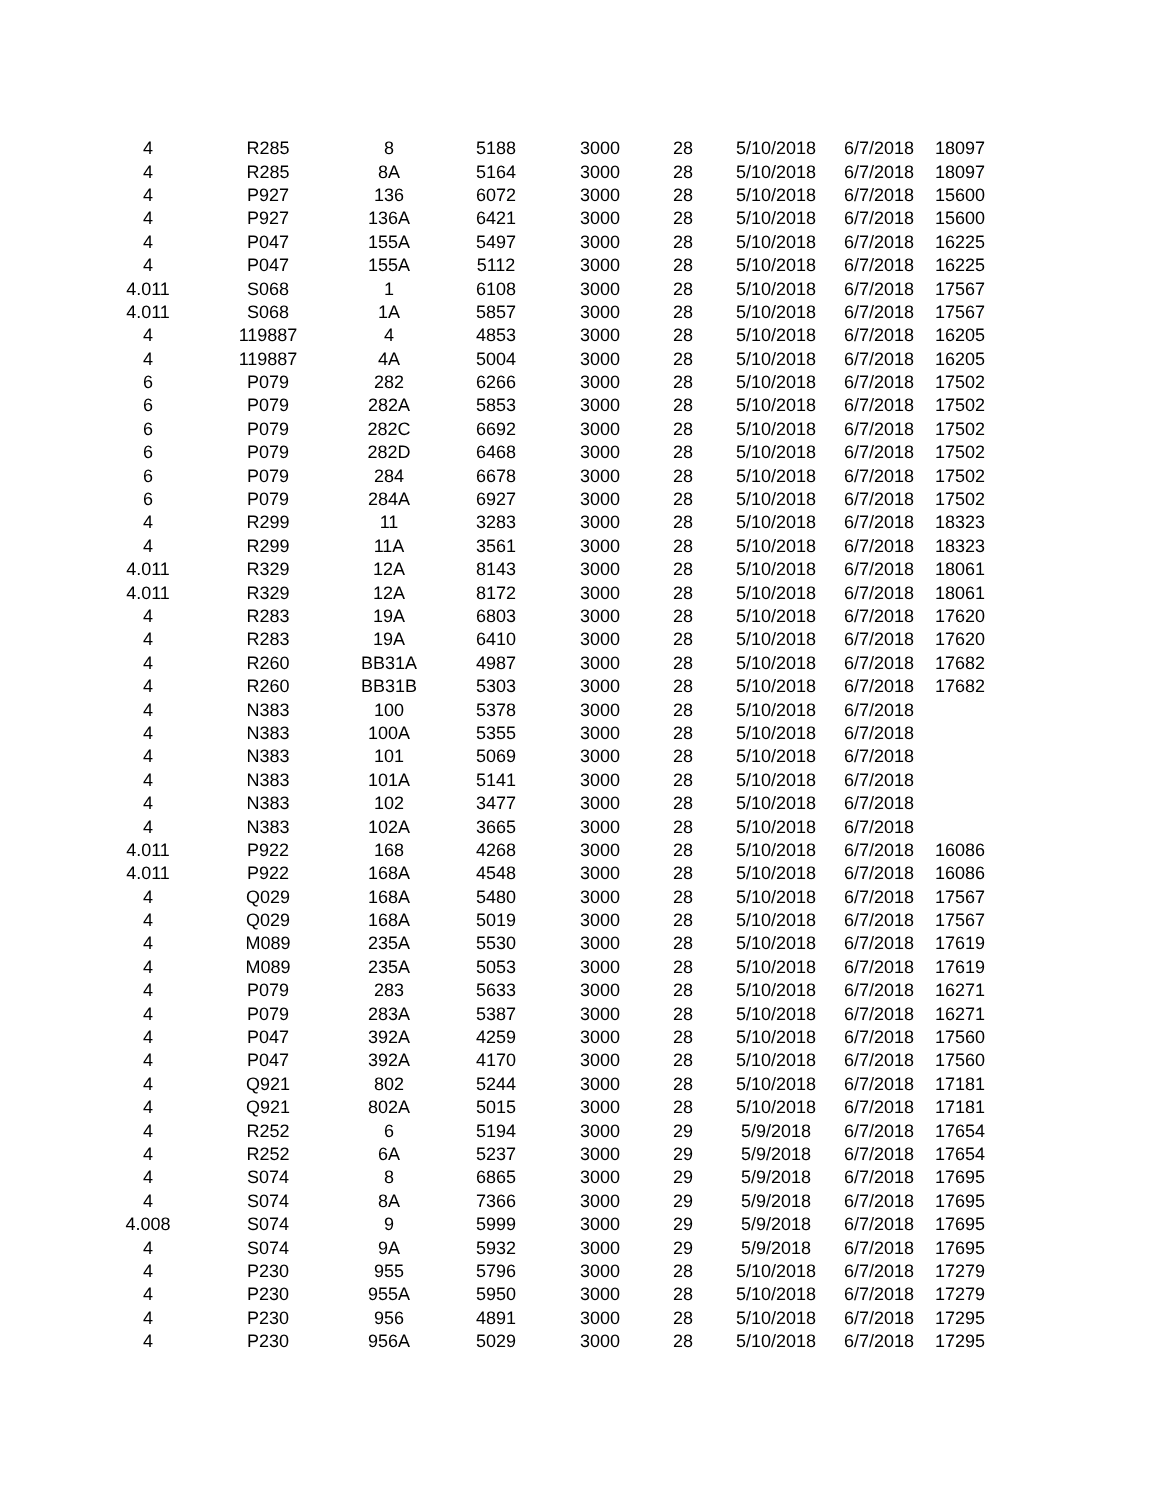| 4 | R285 | 8 | 5188 | 3000 | 28 | 5/10/2018 | 6/7/2018 | 18097 |
| 4 | R285 | 8A | 5164 | 3000 | 28 | 5/10/2018 | 6/7/2018 | 18097 |
| 4 | P927 | 136 | 6072 | 3000 | 28 | 5/10/2018 | 6/7/2018 | 15600 |
| 4 | P927 | 136A | 6421 | 3000 | 28 | 5/10/2018 | 6/7/2018 | 15600 |
| 4 | P047 | 155A | 5497 | 3000 | 28 | 5/10/2018 | 6/7/2018 | 16225 |
| 4 | P047 | 155A | 5112 | 3000 | 28 | 5/10/2018 | 6/7/2018 | 16225 |
| 4.011 | S068 | 1 | 6108 | 3000 | 28 | 5/10/2018 | 6/7/2018 | 17567 |
| 4.011 | S068 | 1A | 5857 | 3000 | 28 | 5/10/2018 | 6/7/2018 | 17567 |
| 4 | 119887 | 4 | 4853 | 3000 | 28 | 5/10/2018 | 6/7/2018 | 16205 |
| 4 | 119887 | 4A | 5004 | 3000 | 28 | 5/10/2018 | 6/7/2018 | 16205 |
| 6 | P079 | 282 | 6266 | 3000 | 28 | 5/10/2018 | 6/7/2018 | 17502 |
| 6 | P079 | 282A | 5853 | 3000 | 28 | 5/10/2018 | 6/7/2018 | 17502 |
| 6 | P079 | 282C | 6692 | 3000 | 28 | 5/10/2018 | 6/7/2018 | 17502 |
| 6 | P079 | 282D | 6468 | 3000 | 28 | 5/10/2018 | 6/7/2018 | 17502 |
| 6 | P079 | 284 | 6678 | 3000 | 28 | 5/10/2018 | 6/7/2018 | 17502 |
| 6 | P079 | 284A | 6927 | 3000 | 28 | 5/10/2018 | 6/7/2018 | 17502 |
| 4 | R299 | 11 | 3283 | 3000 | 28 | 5/10/2018 | 6/7/2018 | 18323 |
| 4 | R299 | 11A | 3561 | 3000 | 28 | 5/10/2018 | 6/7/2018 | 18323 |
| 4.011 | R329 | 12A | 8143 | 3000 | 28 | 5/10/2018 | 6/7/2018 | 18061 |
| 4.011 | R329 | 12A | 8172 | 3000 | 28 | 5/10/2018 | 6/7/2018 | 18061 |
| 4 | R283 | 19A | 6803 | 3000 | 28 | 5/10/2018 | 6/7/2018 | 17620 |
| 4 | R283 | 19A | 6410 | 3000 | 28 | 5/10/2018 | 6/7/2018 | 17620 |
| 4 | R260 | BB31A | 4987 | 3000 | 28 | 5/10/2018 | 6/7/2018 | 17682 |
| 4 | R260 | BB31B | 5303 | 3000 | 28 | 5/10/2018 | 6/7/2018 | 17682 |
| 4 | N383 | 100 | 5378 | 3000 | 28 | 5/10/2018 | 6/7/2018 | |
| 4 | N383 | 100A | 5355 | 3000 | 28 | 5/10/2018 | 6/7/2018 | |
| 4 | N383 | 101 | 5069 | 3000 | 28 | 5/10/2018 | 6/7/2018 | |
| 4 | N383 | 101A | 5141 | 3000 | 28 | 5/10/2018 | 6/7/2018 | |
| 4 | N383 | 102 | 3477 | 3000 | 28 | 5/10/2018 | 6/7/2018 | |
| 4 | N383 | 102A | 3665 | 3000 | 28 | 5/10/2018 | 6/7/2018 | |
| 4.011 | P922 | 168 | 4268 | 3000 | 28 | 5/10/2018 | 6/7/2018 | 16086 |
| 4.011 | P922 | 168A | 4548 | 3000 | 28 | 5/10/2018 | 6/7/2018 | 16086 |
| 4 | Q029 | 168A | 5480 | 3000 | 28 | 5/10/2018 | 6/7/2018 | 17567 |
| 4 | Q029 | 168A | 5019 | 3000 | 28 | 5/10/2018 | 6/7/2018 | 17567 |
| 4 | M089 | 235A | 5530 | 3000 | 28 | 5/10/2018 | 6/7/2018 | 17619 |
| 4 | M089 | 235A | 5053 | 3000 | 28 | 5/10/2018 | 6/7/2018 | 17619 |
| 4 | P079 | 283 | 5633 | 3000 | 28 | 5/10/2018 | 6/7/2018 | 16271 |
| 4 | P079 | 283A | 5387 | 3000 | 28 | 5/10/2018 | 6/7/2018 | 16271 |
| 4 | P047 | 392A | 4259 | 3000 | 28 | 5/10/2018 | 6/7/2018 | 17560 |
| 4 | P047 | 392A | 4170 | 3000 | 28 | 5/10/2018 | 6/7/2018 | 17560 |
| 4 | Q921 | 802 | 5244 | 3000 | 28 | 5/10/2018 | 6/7/2018 | 17181 |
| 4 | Q921 | 802A | 5015 | 3000 | 28 | 5/10/2018 | 6/7/2018 | 17181 |
| 4 | R252 | 6 | 5194 | 3000 | 29 | 5/9/2018 | 6/7/2018 | 17654 |
| 4 | R252 | 6A | 5237 | 3000 | 29 | 5/9/2018 | 6/7/2018 | 17654 |
| 4 | S074 | 8 | 6865 | 3000 | 29 | 5/9/2018 | 6/7/2018 | 17695 |
| 4 | S074 | 8A | 7366 | 3000 | 29 | 5/9/2018 | 6/7/2018 | 17695 |
| 4.008 | S074 | 9 | 5999 | 3000 | 29 | 5/9/2018 | 6/7/2018 | 17695 |
| 4 | S074 | 9A | 5932 | 3000 | 29 | 5/9/2018 | 6/7/2018 | 17695 |
| 4 | P230 | 955 | 5796 | 3000 | 28 | 5/10/2018 | 6/7/2018 | 17279 |
| 4 | P230 | 955A | 5950 | 3000 | 28 | 5/10/2018 | 6/7/2018 | 17279 |
| 4 | P230 | 956 | 4891 | 3000 | 28 | 5/10/2018 | 6/7/2018 | 17295 |
| 4 | P230 | 956A | 5029 | 3000 | 28 | 5/10/2018 | 6/7/2018 | 17295 |